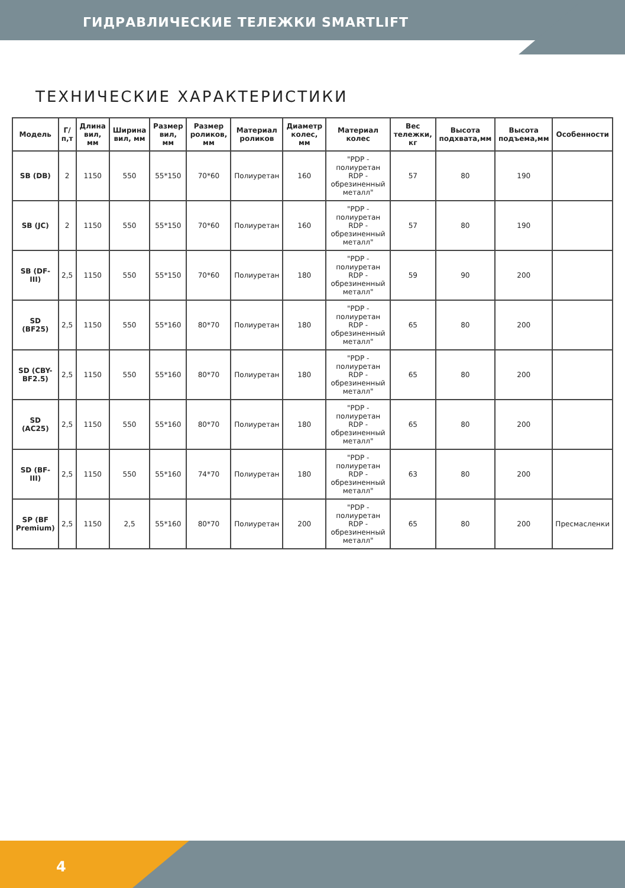ГИДРАВЛИЧЕСКИЕ ТЕЛЕЖКИ SMARTLIFT
ТЕХНИЧЕСКИЕ ХАРАКТЕРИСТИКИ
| Модель | Г/п,т | Длина вил, мм | Ширина вил, мм | Размер вил, мм | Размер роликов, мм | Материал роликов | Диаметр колес, мм | Материал колес | Вес тележки, кг | Высота подхвата,мм | Высота подъема,мм | Особенности |
| --- | --- | --- | --- | --- | --- | --- | --- | --- | --- | --- | --- | --- |
| SB (DB) | 2 | 1150 | 550 | 55*150 | 70*60 | Полиуретан | 160 | "PDP - полиуретан RDP - обрезиненный металл" | 57 | 80 | 190 | |
| SB (JC) | 2 | 1150 | 550 | 55*150 | 70*60 | Полиуретан | 160 | "PDP - полиуретан RDP - обрезиненный металл" | 57 | 80 | 190 | |
| SB (DF-III) | 2,5 | 1150 | 550 | 55*150 | 70*60 | Полиуретан | 180 | "PDP - полиуретан RDP - обрезиненный металл" | 59 | 90 | 200 | |
| SD (BF25) | 2,5 | 1150 | 550 | 55*160 | 80*70 | Полиуретан | 180 | "PDP - полиуретан RDP - обрезиненный металл" | 65 | 80 | 200 | |
| SD (CBY-BF2.5) | 2,5 | 1150 | 550 | 55*160 | 80*70 | Полиуретан | 180 | "PDP - полиуретан RDP - обрезиненный металл" | 65 | 80 | 200 | |
| SD (AC25) | 2,5 | 1150 | 550 | 55*160 | 80*70 | Полиуретан | 180 | "PDP - полиуретан RDP - обрезиненный металл" | 65 | 80 | 200 | |
| SD (BF-III) | 2,5 | 1150 | 550 | 55*160 | 74*70 | Полиуретан | 180 | "PDP - полиуретан RDP - обрезиненный металл" | 63 | 80 | 200 | |
| SP (BF Premium) | 2,5 | 1150 | 2,5 | 55*160 | 80*70 | Полиуретан | 200 | "PDP - полиуретан RDP - обрезиненный металл" | 65 | 80 | 200 | Пресмасленки |
4